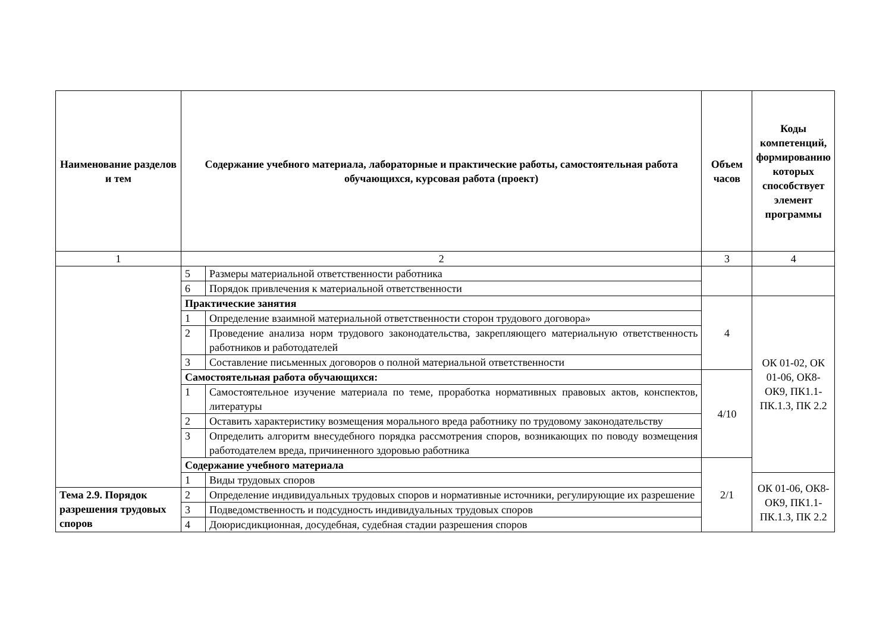| Наименование разделов и тем | Содержание учебного материала, лабораторные и практические работы, самостоятельная работа обучающихся, курсовая работа (проект) | | Объем часов | Коды компетенций, формированию которых способствует элемент программы |
| --- | --- | --- | --- | --- |
| 1 | 2 | | 3 | 4 |
| | 5 | Размеры материальной ответственности работника | | |
| | 6 | Порядок привлечения к материальной ответственности | | |
| | Практические занятия | | 4 | ОК 01-02, ОК 01-06, ОК8-ОК9, ПК1.1-ПК.1.3, ПК 2.2 |
| | 1 | Определение взаимной материальной ответственности сторон трудового договора» | | |
| | 2 | Проведение анализа норм трудового законодательства, закрепляющего материальную ответственность работников и работодателей | | |
| | 3 | Составление письменных договоров о полной материальной ответственности | | |
| | Самостоятельная работа обучающихся: | | 4/10 | |
| | 1 | Самостоятельное изучение материала по теме, проработка нормативных правовых актов, конспектов, литературы | | |
| | 2 | Оставить характеристику возмещения морального вреда работнику по трудовому законодательству | | |
| | 3 | Определить алгоритм внесудебного порядка рассмотрения споров, возникающих по поводу возмещения работодателем вреда, причиненного здоровью работника | | |
| | Содержание учебного материала | | 2/1 | |
| | 1 | Виды трудовых споров | | ОК 01-06, ОК8-ОК9, ПК1.1-ПК.1.3, ПК 2.2 |
| Тема 2.9. Порядок разрешения трудовых споров | 2 | Определение индивидуальных трудовых споров и нормативные источники, регулирующие их разрешение | | |
| | 3 | Подведомственность и подсудность индивидуальных трудовых споров | | |
| | 4 | Доюрисдикционная, досудебная, судебная стадии разрешения споров | | |